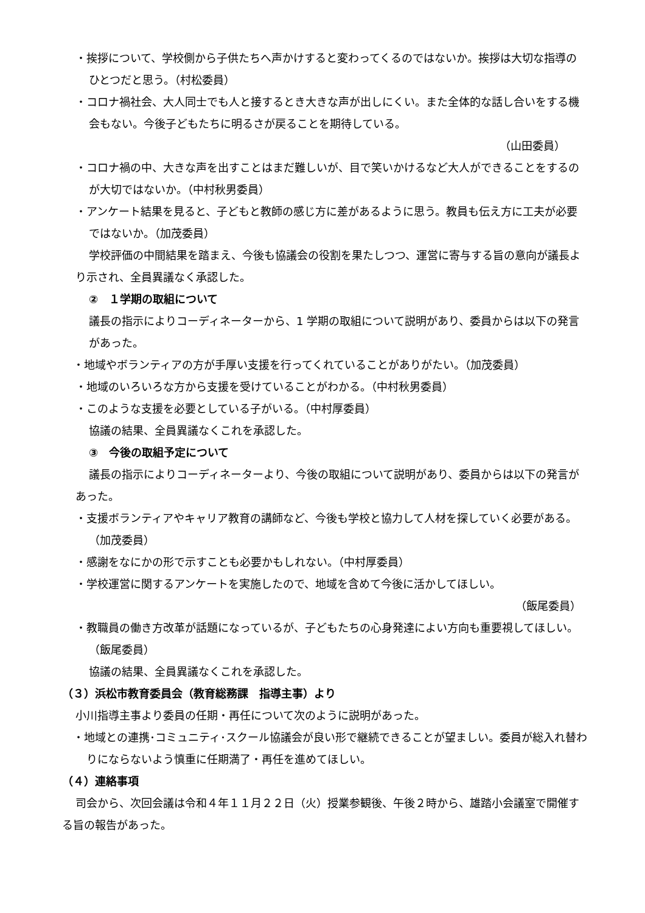・挨拶について、学校側から子供たちへ声かけすると変わってくるのではないか。挨拶は大切な指導のひとつだと思う。（村松委員）
・コロナ禍社会、大人同士でも人と接するとき大きな声が出しにくい。また全体的な話し合いをする機会もない。今後子どもたちに明るさが戻ることを期待している。
（山田委員）
・コロナ禍の中、大きな声を出すことはまだ難しいが、目で笑いかけるなど大人ができることをするのが大切ではないか。（中村秋男委員）
・アンケート結果を見ると、子どもと教師の感じ方に差があるように思う。教員も伝え方に工夫が必要ではないか。（加茂委員）
学校評価の中間結果を踏まえ、今後も協議会の役割を果たしつつ、運営に寄与する旨の意向が議長より示され、全員異議なく承認した。
②　１学期の取組について
議長の指示によりコーディネーターから、1 学期の取組について説明があり、委員からは以下の発言があった。
・地域やボランティアの方が手厚い支援を行ってくれていることがありがたい。（加茂委員）
・地域のいろいろな方から支援を受けていることがわかる。（中村秋男委員）
・このような支援を必要としている子がいる。（中村厚委員）
協議の結果、全員異議なくこれを承認した。
③　今後の取組予定について
議長の指示によりコーディネーターより、今後の取組について説明があり、委員からは以下の発言があった。
・支援ボランティアやキャリア教育の講師など、今後も学校と協力して人材を探していく必要がある。（加茂委員）
・感謝をなにかの形で示すことも必要かもしれない。（中村厚委員）
・学校運営に関するアンケートを実施したので、地域を含めて今後に活かしてほしい。
（飯尾委員）
・教職員の働き方改革が話題になっているが、子どもたちの心身発達によい方向も重要視してほしい。（飯尾委員）
協議の結果、全員異議なくこれを承認した。
（３）浜松市教育委員会（教育総務課　指導主事）より
小川指導主事より委員の任期・再任について次のように説明があった。
・地域との連携･コミュニティ･スクール協議会が良い形で継続できることが望ましい。委員が総入れ替わりにならないよう慎重に任期満了・再任を進めてほしい。
（４）連絡事項
司会から、次回会議は令和４年１１月２２日（火）授業参観後、午後２時から、雄踏小会議室で開催する旨の報告があった。